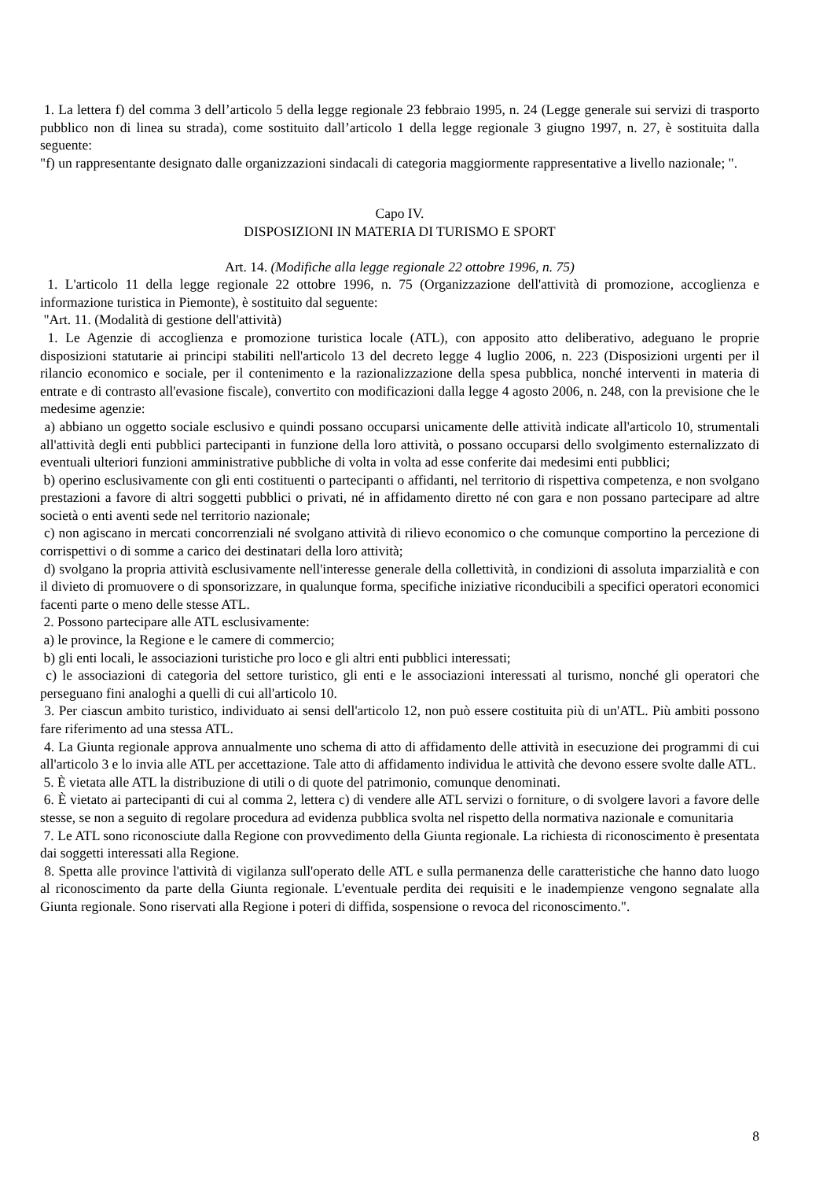1. La lettera f) del comma 3 dell’articolo 5 della legge regionale 23 febbraio 1995, n. 24 (Legge generale sui servizi di trasporto pubblico non di linea su strada), come sostituito dall’articolo 1 della legge regionale 3 giugno 1997, n. 27, è sostituita dalla seguente:
"f) un rappresentante designato dalle organizzazioni sindacali di categoria maggiormente rappresentative a livello nazionale; ".
Capo IV.
DISPOSIZIONI IN MATERIA DI TURISMO E SPORT
Art. 14. (Modifiche alla legge regionale 22 ottobre 1996, n. 75)
1. L'articolo 11 della legge regionale 22 ottobre 1996, n. 75 (Organizzazione dell'attività di promozione, accoglienza e informazione turistica in Piemonte), è sostituito dal seguente:
"Art. 11. (Modalità di gestione dell'attività)
1. Le Agenzie di accoglienza e promozione turistica locale (ATL), con apposito atto deliberativo, adeguano le proprie disposizioni statutarie ai principi stabiliti nell'articolo 13 del decreto legge 4 luglio 2006, n. 223 (Disposizioni urgenti per il rilancio economico e sociale, per il contenimento e la razionalizzazione della spesa pubblica, nonché interventi in materia di entrate e di contrasto all'evasione fiscale), convertito con modificazioni dalla legge 4 agosto 2006, n. 248, con la previsione che le medesime agenzie:
a) abbiano un oggetto sociale esclusivo e quindi possano occuparsi unicamente delle attività indicate all'articolo 10, strumentali all'attività degli enti pubblici partecipanti in funzione della loro attività, o possano occuparsi dello svolgimento esternalizzato di eventuali ulteriori funzioni amministrative pubbliche di volta in volta ad esse conferite dai medesimi enti pubblici;
b) operino esclusivamente con gli enti costituenti o partecipanti o affidanti, nel territorio di rispettiva competenza, e non svolgano prestazioni a favore di altri soggetti pubblici o privati, né in affidamento diretto né con gara e non possano partecipare ad altre società o enti aventi sede nel territorio nazionale;
c) non agiscano in mercati concorrenziali né svolgano attività di rilievo economico o che comunque comportino la percezione di corrispettivi o di somme a carico dei destinatari della loro attività;
d) svolgano la propria attività esclusivamente nell'interesse generale della collettività, in condizioni di assoluta imparzialità e con il divieto di promuovere o di sponsorizzare, in qualunque forma, specifiche iniziative riconducibili a specifici operatori economici facenti parte o meno delle stesse ATL.
2. Possono partecipare alle ATL esclusivamente:
a) le province, la Regione e le camere di commercio;
b) gli enti locali, le associazioni turistiche pro loco e gli altri enti pubblici interessati;
c) le associazioni di categoria del settore turistico, gli enti e le associazioni interessati al turismo, nonché gli operatori che perseguano fini analoghi a quelli di cui all'articolo 10.
3. Per ciascun ambito turistico, individuato ai sensi dell'articolo 12, non può essere costituita più di un'ATL. Più ambiti possono fare riferimento ad una stessa ATL.
4. La Giunta regionale approva annualmente uno schema di atto di affidamento delle attività in esecuzione dei programmi di cui all'articolo 3 e lo invia alle ATL per accettazione. Tale atto di affidamento individua le attività che devono essere svolte dalle ATL.
5. È vietata alle ATL la distribuzione di utili o di quote del patrimonio, comunque denominati.
6. È vietato ai partecipanti di cui al comma 2, lettera c) di vendere alle ATL servizi o forniture, o di svolgere lavori a favore delle stesse, se non a seguito di regolare procedura ad evidenza pubblica svolta nel rispetto della normativa nazionale e comunitaria
7. Le ATL sono riconosciute dalla Regione con provvedimento della Giunta regionale. La richiesta di riconoscimento è presentata dai soggetti interessati alla Regione.
8. Spetta alle province l'attività di vigilanza sull'operato delle ATL e sulla permanenza delle caratteristiche che hanno dato luogo al riconoscimento da parte della Giunta regionale. L'eventuale perdita dei requisiti e le inadempienze vengono segnalate alla Giunta regionale. Sono riservati alla Regione i poteri di diffida, sospensione o revoca del riconoscimento.".
8